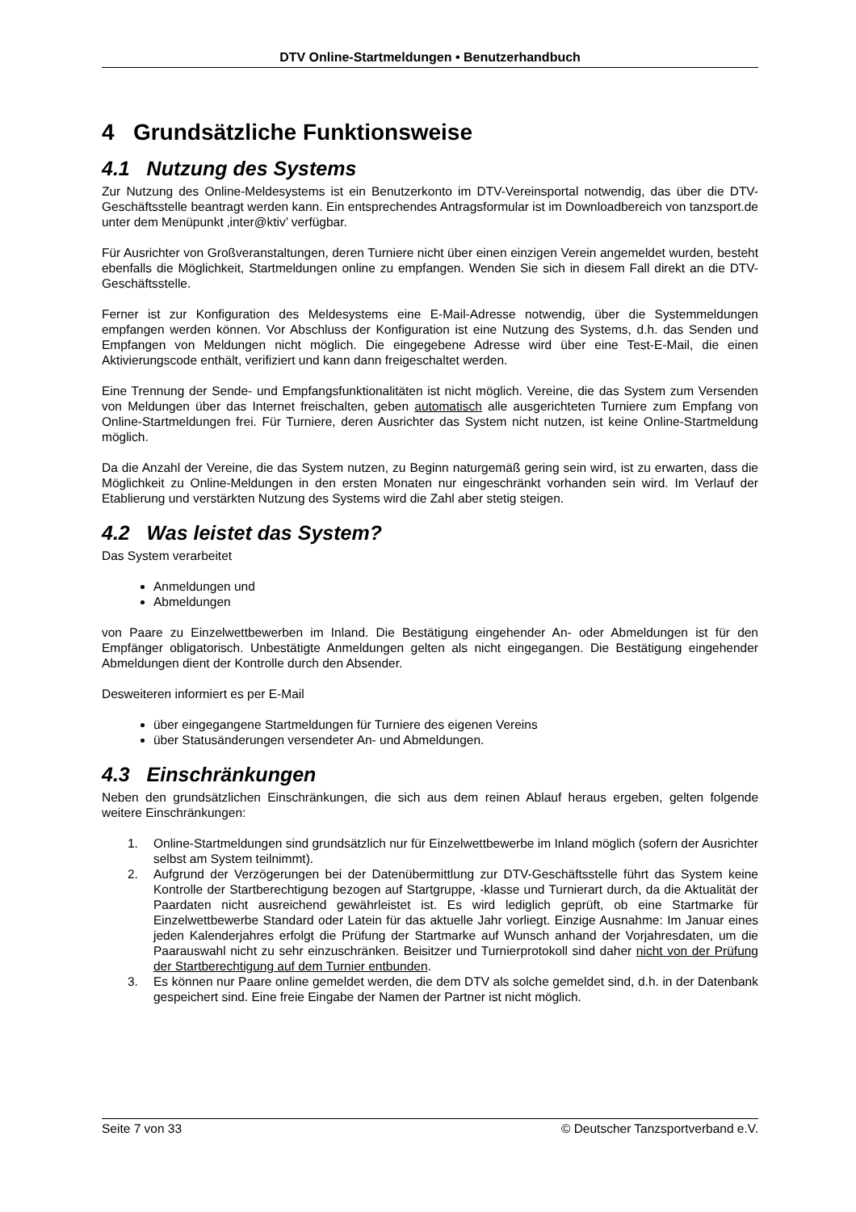DTV Online-Startmeldungen • Benutzerhandbuch
4 Grundsätzliche Funktionsweise
4.1 Nutzung des Systems
Zur Nutzung des Online-Meldesystems ist ein Benutzerkonto im DTV-Vereinsportal notwendig, das über die DTV-Geschäftsstelle beantragt werden kann. Ein entsprechendes Antragsformular ist im Downloadbereich von tanzsport.de unter dem Menüpunkt ‚inter@ktiv’ verfügbar.
Für Ausrichter von Großveranstaltungen, deren Turniere nicht über einen einzigen Verein angemeldet wurden, besteht ebenfalls die Möglichkeit, Startmeldungen online zu empfangen. Wenden Sie sich in diesem Fall direkt an die DTV-Geschäftsstelle.
Ferner ist zur Konfiguration des Meldesystems eine E-Mail-Adresse notwendig, über die Systemmeldungen empfangen werden können. Vor Abschluss der Konfiguration ist eine Nutzung des Systems, d.h. das Senden und Empfangen von Meldungen nicht möglich. Die eingegebene Adresse wird über eine Test-E-Mail, die einen Aktivierungscode enthält, verifiziert und kann dann freigeschaltet werden.
Eine Trennung der Sende- und Empfangsfunktionalitäten ist nicht möglich. Vereine, die das System zum Versenden von Meldungen über das Internet freischalten, geben automatisch alle ausgerichteten Turniere zum Empfang von Online-Startmeldungen frei. Für Turniere, deren Ausrichter das System nicht nutzen, ist keine Online-Startmeldung möglich.
Da die Anzahl der Vereine, die das System nutzen, zu Beginn naturgemäß gering sein wird, ist zu erwarten, dass die Möglichkeit zu Online-Meldungen in den ersten Monaten nur eingeschränkt vorhanden sein wird. Im Verlauf der Etablierung und verstärkten Nutzung des Systems wird die Zahl aber stetig steigen.
4.2 Was leistet das System?
Das System verarbeitet
Anmeldungen und
Abmeldungen
von Paare zu Einzelwettbewerben im Inland. Die Bestätigung eingehender An- oder Abmeldungen ist für den Empfänger obligatorisch. Unbestätigte Anmeldungen gelten als nicht eingegangen. Die Bestätigung eingehender Abmeldungen dient der Kontrolle durch den Absender.
Desweiteren informiert es per E-Mail
über eingegangene Startmeldungen für Turniere des eigenen Vereins
über Statusänderungen versendeter An- und Abmeldungen.
4.3 Einschränkungen
Neben den grundsätzlichen Einschränkungen, die sich aus dem reinen Ablauf heraus ergeben, gelten folgende weitere Einschränkungen:
1. Online-Startmeldungen sind grundsätzlich nur für Einzelwettbewerbe im Inland möglich (sofern der Ausrichter selbst am System teilnimmt).
2. Aufgrund der Verzögerungen bei der Datenübermittlung zur DTV-Geschäftsstelle führt das System keine Kontrolle der Startberechtigung bezogen auf Startgruppe, -klasse und Turnierart durch, da die Aktualität der Paardaten nicht ausreichend gewährleistet ist. Es wird lediglich geprüft, ob eine Startmarke für Einzelwettbewerbe Standard oder Latein für das aktuelle Jahr vorliegt. Einzige Ausnahme: Im Januar eines jeden Kalenderjahres erfolgt die Prüfung der Startmarke auf Wunsch anhand der Vorjahresdaten, um die Paarauswahl nicht zu sehr einzuschränken. Beisitzer und Turnierprotokoll sind daher nicht von der Prüfung der Startberechtigung auf dem Turnier entbunden.
3. Es können nur Paare online gemeldet werden, die dem DTV als solche gemeldet sind, d.h. in der Datenbank gespeichert sind. Eine freie Eingabe der Namen der Partner ist nicht möglich.
Seite 7 von 33 © Deutscher Tanzsportverband e.V.